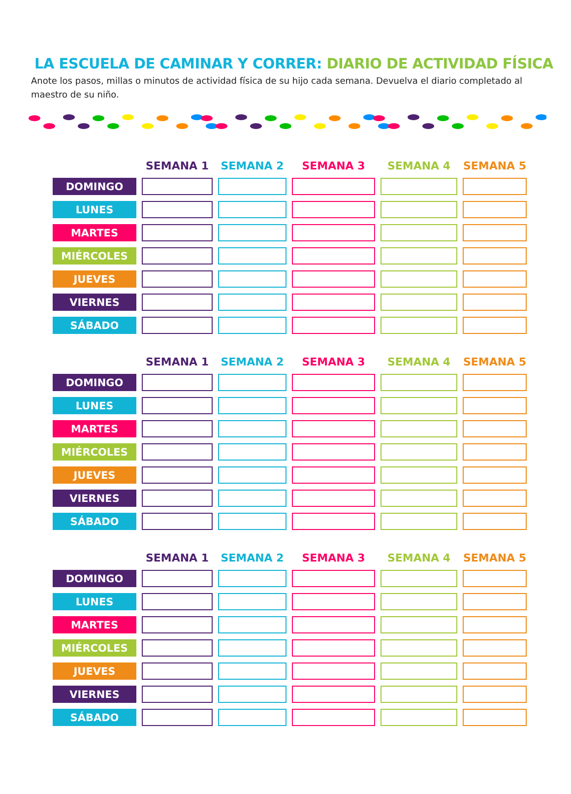LA ESCUELA DE CAMINAR Y CORRER: DIARIO DE ACTIVIDAD FÍSICA
Anote los pasos, millas o minutos de actividad física de su hijo cada semana. Devuelva el diario completado al maestro de su niño.
| | SEMANA 1 | SEMANA 2 | SEMANA 3 | SEMANA 4 | SEMANA 5 |
| --- | --- | --- | --- | --- | --- |
| DOMINGO | | | | | |
| LUNES | | | | | |
| MARTES | | | | | |
| MIÉRCOLES | | | | | |
| JUEVES | | | | | |
| VIERNES | | | | | |
| SÁBADO | | | | | |
| | SEMANA 1 | SEMANA 2 | SEMANA 3 | SEMANA 4 | SEMANA 5 |
| --- | --- | --- | --- | --- | --- |
| DOMINGO | | | | | |
| LUNES | | | | | |
| MARTES | | | | | |
| MIÉRCOLES | | | | | |
| JUEVES | | | | | |
| VIERNES | | | | | |
| SÁBADO | | | | | |
| | SEMANA 1 | SEMANA 2 | SEMANA 3 | SEMANA 4 | SEMANA 5 |
| --- | --- | --- | --- | --- | --- |
| DOMINGO | | | | | |
| LUNES | | | | | |
| MARTES | | | | | |
| MIÉRCOLES | | | | | |
| JUEVES | | | | | |
| VIERNES | | | | | |
| SÁBADO | | | | | |